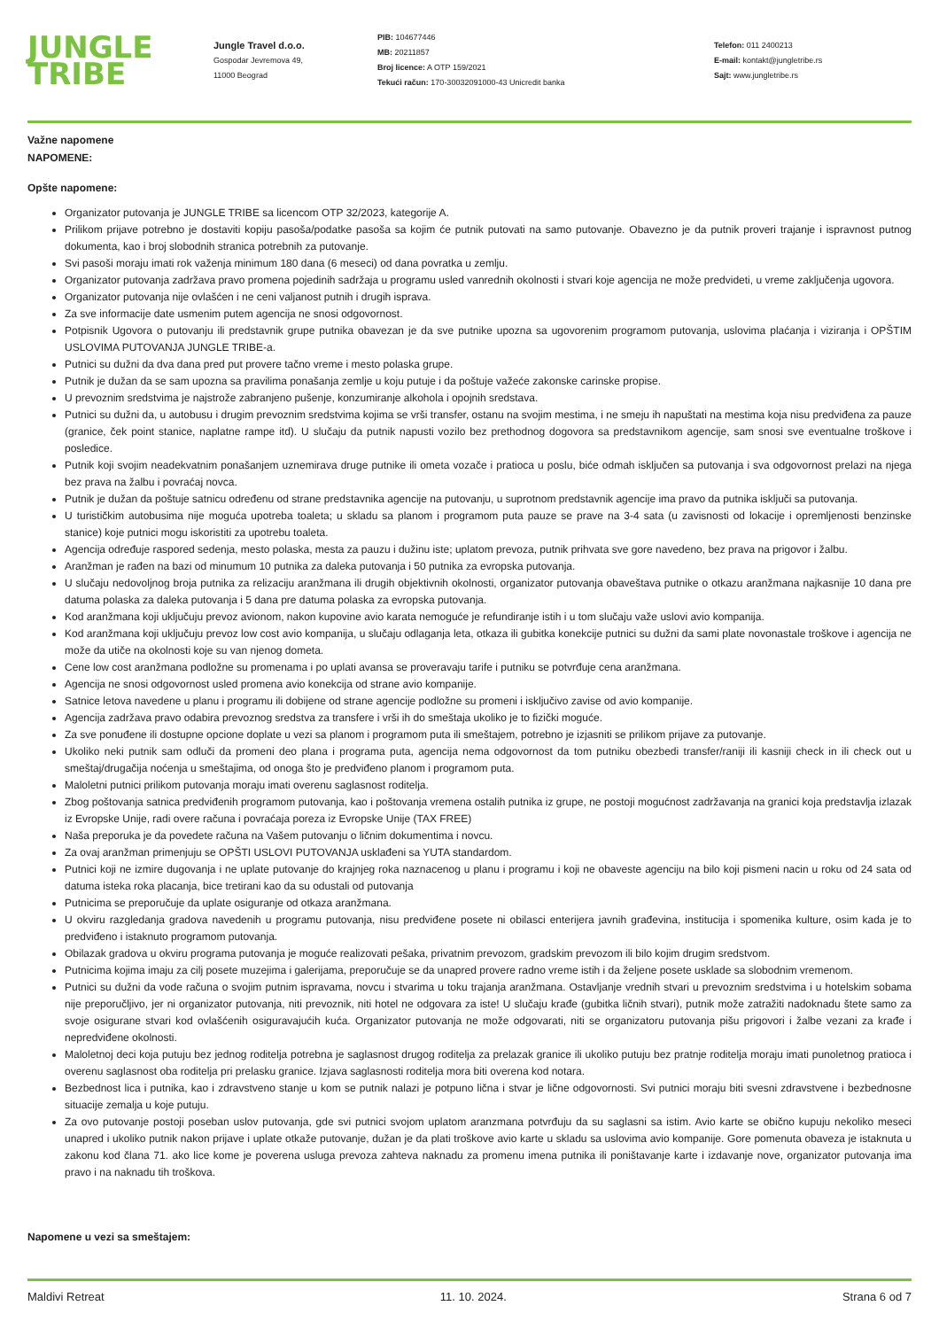JUNGLE
TRIBE
Jungle Travel d.o.o.
Gospodar Jevremova 49,
11000 Beograd
PIB: 104677446
MB: 20211857
Broj licence: A OTP 159/2021
Tekući račun: 170-30032091000-43 Unicredit banka
Telefon: 011 2400213
E-mail: kontakt@jungletribe.rs
Sajt: www.jungletribe.rs
Važne napomene
NAPOMENE:
Opšte napomene:
Organizator putovanja je JUNGLE TRIBE sa licencom OTP 32/2023, kategorije A.
Prilikom prijave potrebno je dostaviti kopiju pasoša/podatke pasoša sa kojim će putnik putovati na samo putovanje. Obavezno je da putnik proveri trajanje i ispravnost putnog dokumenta, kao i broj slobodnih stranica potrebnih za putovanje.
Svi pasoši moraju imati rok važenja minimum 180 dana (6 meseci) od dana povratka u zemlju.
Organizator putovanja zadržava pravo promena pojedinih sadržaja u programu usled vanrednih okolnosti i stvari koje agencija ne može predvideti, u vreme zaključenja ugovora.
Organizator putovanja nije ovlašćen i ne ceni valjanost putnih i drugih isprava.
Za sve informacije date usmenim putem agencija ne snosi odgovornost.
Potpisnik Ugovora o putovanju ili predstavnik grupe putnika obavezan je da sve putnike upozna sa ugovorenim programom putovanja, uslovima plaćanja i viziranja i OPŠTIM USLOVIMA PUTOVANJA JUNGLE TRIBE-a.
Putnici su dužni da dva dana pred put provere tačno vreme i mesto polaska grupe.
Putnik je dužan da se sam upozna sa pravilima ponašanja zemlje u koju putuje i da poštuje važeće zakonske carinske propise.
U prevoznim sredstvima je najstrože zabranjeno pušenje, konzumiranje alkohola i opojnih sredstava.
Putnici su dužni da, u autobusu i drugim prevoznim sredstvima kojima se vrši transfer, ostanu na svojim mestima, i ne smeju ih napuštati na mestima koja nisu predviđena za pauze (granice, ček point stanice, naplatne rampe itd). U slučaju da putnik napusti vozilo bez prethodnog dogovora sa predstavnikom agencije, sam snosi sve eventualne troškove i posledice.
Putnik koji svojim neadekvatnim ponašanjem uznemirava druge putnike ili ometa vozače i pratioca u poslu, biće odmah isključen sa putovanja i sva odgovornost prelazi na njega bez prava na žalbu i povraćaj novca.
Putnik je dužan da poštuje satnicu određenu od strane predstavnika agencije na putovanju, u suprotnom predstavnik agencije ima pravo da putnika isključi sa putovanja.
U turističkim autobusima nije moguća upotreba toaleta; u skladu sa planom i programom puta pauze se prave na 3-4 sata (u zavisnosti od lokacije i opremljenosti benzinske stanice) koje putnici mogu iskoristiti za upotrebu toaleta.
Agencija određuje raspored sedenja, mesto polaska, mesta za pauzu i dužinu iste; uplatom prevoza, putnik prihvata sve gore navedeno, bez prava na prigovor i žalbu.
Aranžman je rađen na bazi od minumum 10 putnika za daleka putovanja i 50 putnika za evropska putovanja.
U slučaju nedovoljnog broja putnika za relizaciju aranžmana ili drugih objektivnih okolnosti, organizator putovanja obaveštava putnike o otkazu aranžmana najkasnije 10 dana pre datuma polaska za daleka putovanja i 5 dana pre datuma polaska za evropska putovanja.
Kod aranžmana koji uključuju prevoz avionom, nakon kupovine avio karata nemoguće je refundiranje istih i u tom slučaju važe uslovi avio kompanija.
Kod aranžmana koji uključuju prevoz low cost avio kompanija, u slučaju odlaganja leta, otkaza ili gubitka konekcije putnici su dužni da sami plate novonastale troškove i agencija ne može da utiče na okolnosti koje su van njenog dometa.
Cene low cost aranžmana podložne su promenama i po uplati avansa se proveravaju tarife i putniku se potvrđuje cena aranžmana.
Agencija ne snosi odgovornost usled promena avio konekcija od strane avio kompanije.
Satnice letova navedene u planu i programu ili dobijene od strane agencije podložne su promeni i isključivo zavise od avio kompanije.
Agencija zadržava pravo odabira prevoznog sredstva za transfere i vrši ih do smeštaja ukoliko je to fizički moguće.
Za sve ponuđene ili dostupne opcione doplate u vezi sa planom i programom puta ili smeštajem, potrebno je izjasniti se prilikom prijave za putovanje.
Ukoliko neki putnik sam odluči da promeni deo plana i programa puta, agencija nema odgovornost da tom putniku obezbedi transfer/raniji ili kasniji check in ili check out u smeštaj/drugačija noćenja u smeštajima, od onoga što je predviđeno planom i programom puta.
Maloletni putnici prilikom putovanja moraju imati overenu saglasnost roditelja.
Zbog poštovanja satnica predviđenih programom putovanja, kao i poštovanja vremena ostalih putnika iz grupe, ne postoji mogućnost zadržavanja na granici koja predstavlja izlazak iz Evropske Unije, radi overe računa i povraćaja poreza iz Evropske Unije (TAX FREE)
Naša preporuka je da povedete računa na Vašem putovanju o ličnim dokumentima i novcu.
Za ovaj aranžman primenjuju se OPŠTI USLOVI PUTOVANJA usklađeni sa YUTA standardom.
Putnici koji ne izmire dugovanja i ne uplate putovanje do krajnjeg roka naznacenog u planu i programu i koji ne obaveste agenciju na bilo koji pismeni nacin u roku od 24 sata od datuma isteka roka placanja, bice tretirani kao da su odustali od putovanja
Putnicima se preporučuje da uplate osiguranje od otkaza aranžmana.
U okviru razgledanja gradova navedenih u programu putovanja, nisu predviđene posete ni obilasci enterijera javnih građevina, institucija i spomenika kulture, osim kada je to predviđeno i istaknuto programom putovanja.
Obilazak gradova u okviru programa putovanja je moguće realizovati pešaka, privatnim prevozom, gradskim prevozom ili bilo kojim drugim sredstvom.
Putnicima kojima imaju za cilj posete muzejima i galerijama, preporučuje se da unapred provere radno vreme istih i da željene posete usklade sa slobodnim vremenom.
Putnici su dužni da vode računa o svojim putnim ispravama, novcu i stvarima u toku trajanja aranžmana. Ostavljanje vrednih stvari u prevoznim sredstvima i u hotelskim sobama nije preporučljivo, jer ni organizator putovanja, niti prevoznik, niti hotel ne odgovara za iste! U slučaju krađe (gubitka ličnih stvari), putnik može zatražiti nadoknadu štete samo za svoje osigurane stvari kod ovlašćenih osiguravajućih kuća. Organizator putovanja ne može odgovarati, niti se organizatoru putovanja pišu prigovori i žalbe vezani za krađe i nepredviđene okolnosti.
Maloletnoj deci koja putuju bez jednog roditelja potrebna je saglasnost drugog roditelja za prelazak granice ili ukoliko putuju bez pratnje roditelja moraju imati punoletnog pratioca i overenu saglasnost oba roditelja pri prelasku granice. Izjava saglasnosti roditelja mora biti overena kod notara.
Bezbednost lica i putnika, kao i zdravstveno stanje u kom se putnik nalazi je potpuno lična i stvar je lične odgovornosti. Svi putnici moraju biti svesni zdravstvene i bezbednosne situacije zemalja u koje putuju.
Za ovo putovanje postoji poseban uslov putovanja, gde svi putnici svojom uplatom aranzmana potvrđuju da su saglasni sa istim. Avio karte se obično kupuju nekoliko meseci unapred i ukoliko putnik nakon prijave i uplate otkaže putovanje, dužan je da plati troškove avio karte u skladu sa uslovima avio kompanije. Gore pomenuta obaveza je istaknuta u zakonu kod člana 71. ako lice kome je poverena usluga prevoza zahteva naknadu za promenu imena putnika ili poništavanje karte i izdavanje nove, organizator putovanja ima pravo i na naknadu tih troškova.
Napomene u vezi sa smeštajem:
Maldivi Retreat 11. 10. 2024. Strana 6 od 7